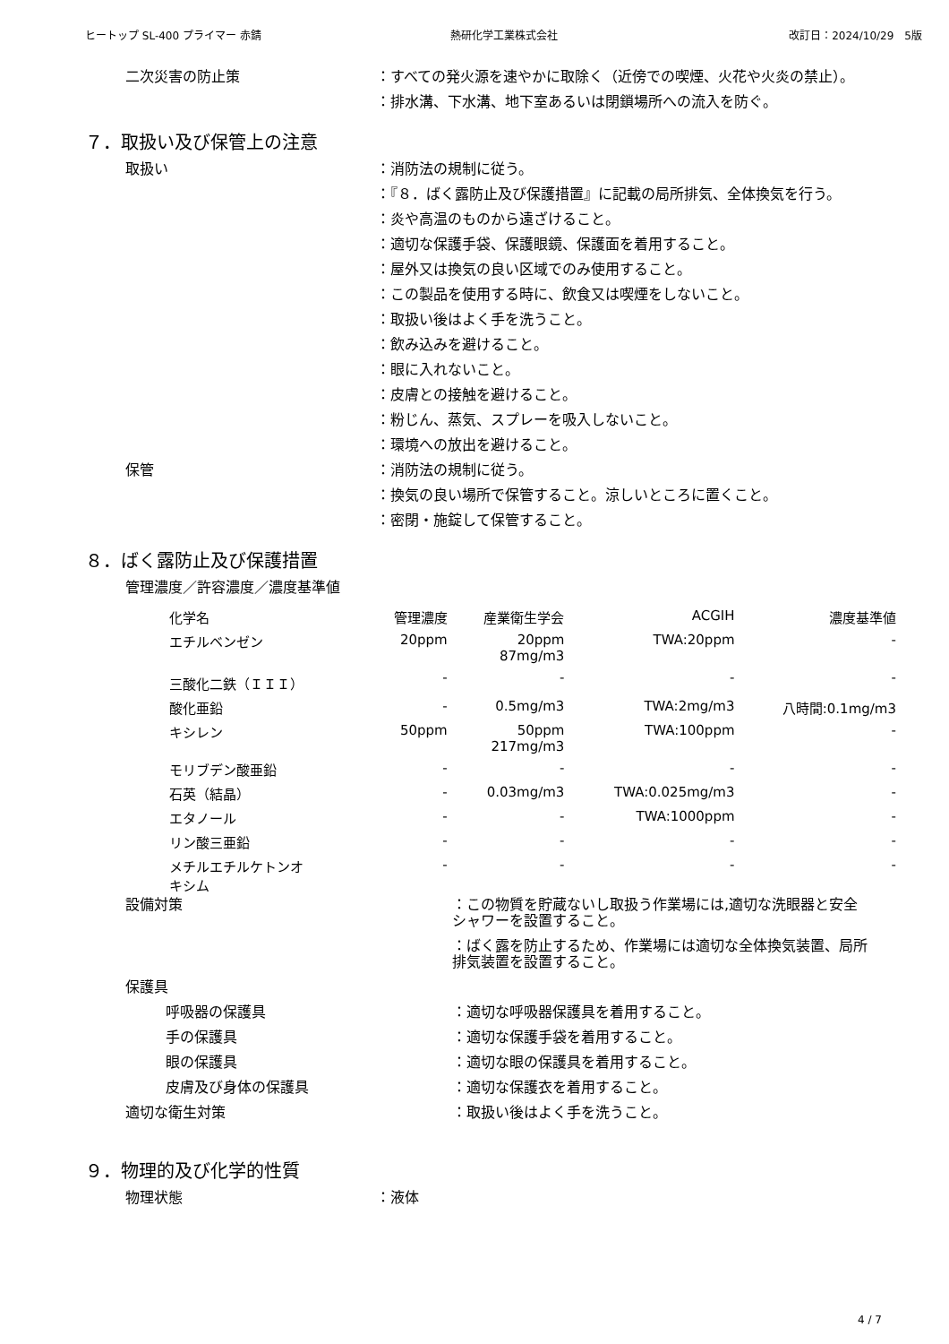ヒートップ SL-400 プライマー 赤錆 熱研化学工業株式会社 改訂日：2024/10/29　5版
二次災害の防止策 ：すべての発火源を速やかに取除く（近傍での喫煙、火花や火炎の禁止）。
：排水溝、下水溝、地下室あるいは閉鎖場所への流入を防ぐ。
７．取扱い及び保管上の注意
取扱い ：消防法の規制に従う。
：『８．ばく露防止及び保護措置』に記載の局所排気、全体換気を行う。
：炎や高温のものから遠ざけること。
：適切な保護手袋、保護眼鏡、保護面を着用すること。
：屋外又は換気の良い区域でのみ使用すること。
：この製品を使用する時に、飲食又は喫煙をしないこと。
：取扱い後はよく手を洗うこと。
：飲み込みを避けること。
：眼に入れないこと。
：皮膚との接触を避けること。
：粉じん、蒸気、スプレーを吸入しないこと。
：環境への放出を避けること。
保管 ：消防法の規制に従う。
：換気の良い場所で保管すること。涼しいところに置くこと。
：密閉・施錠して保管すること。
８．ばく露防止及び保護措置
管理濃度／許容濃度／濃度基準値
| 化学名 | 管理濃度 | 産業衛生学会 | ACGIH | 濃度基準値 |
| --- | --- | --- | --- | --- |
| エチルベンゼン | 20ppm | 20ppm 87mg/m3 | TWA:20ppm | - |
| 三酸化二鉄（ＩＩＩ） | - | - | - | - |
| 酸化亜鉛 | - | 0.5mg/m3 | TWA:2mg/m3 | 八時間:0.1mg/m3 |
| キシレン | 50ppm | 50ppm 217mg/m3 | TWA:100ppm | - |
| モリブデン酸亜鉛 | - | - | - | - |
| 石英（結晶） | - | 0.03mg/m3 | TWA:0.025mg/m3 | - |
| エタノール | - | - | TWA:1000ppm | - |
| リン酸三亜鉛 | - | - | - | - |
| メチルエチルケトンオ キシム | - | - | - | - |
設備対策 ：この物質を貯蔵ないし取扱う作業場には,適切な洗眼器と安全シャワーを設置すること。
：ばく露を防止するため、作業場には適切な全体換気装置、局所排気装置を設置すること。
保護具
呼吸器の保護具 ：適切な呼吸器保護具を着用すること。
手の保護具 ：適切な保護手袋を着用すること。
眼の保護具 ：適切な眼の保護具を着用すること。
皮膚及び身体の保護具 ：適切な保護衣を着用すること。
適切な衛生対策 ：取扱い後はよく手を洗うこと。
９．物理的及び化学的性質
物理状態 ：液体
4 / 7